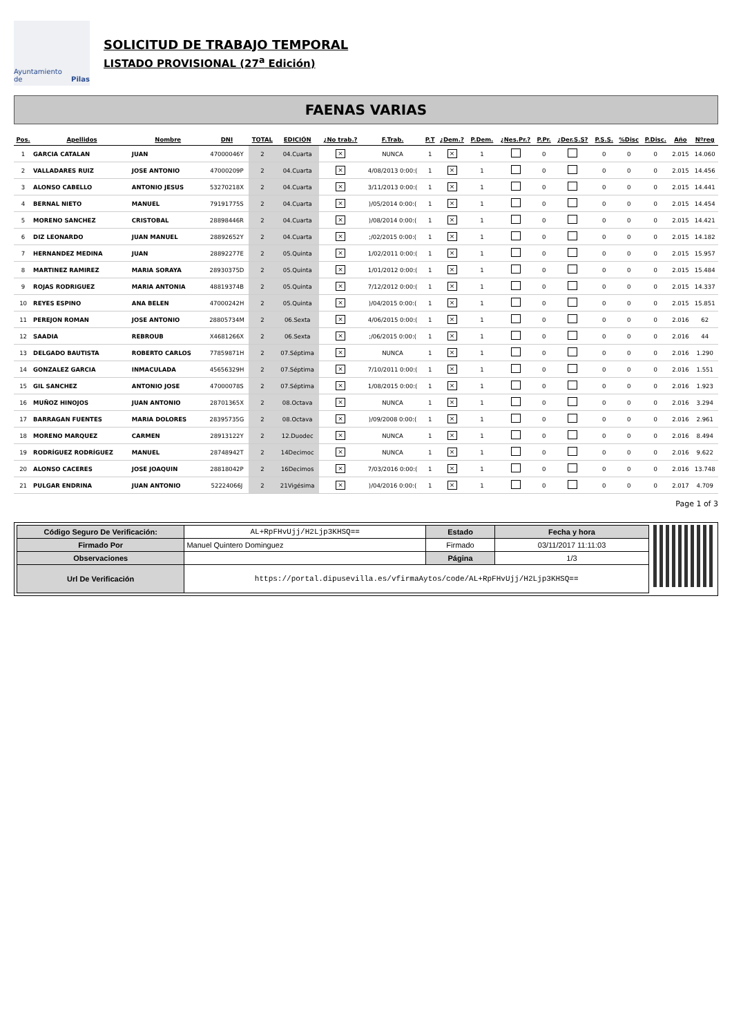Ayuntamiento de Pilas
SOLICITUD DE TRABAJO TEMPORAL
LISTADO PROVISIONAL (27<sup>a</sup> Edición)
FAENAS VARIAS
| Pos. | Apellidos | Nombre | DNI | TOTAL | EDICIÓN | ¿No trab.? | F.Trab. | P.T | ¿Dem.? | P.Dem. | ¿Nes.Pr.? | P.Pr. | ¿Der.S.S? | P.S.S. | %Disc | P.Disc. | Año | Nºreg |
| --- | --- | --- | --- | --- | --- | --- | --- | --- | --- | --- | --- | --- | --- | --- | --- | --- | --- | --- |
| 1 | GARCIA CATALAN | JUAN | 47000046Y | 2 | 04.Cuarta | × | NUNCA | 1 | × | 1 | | 0 | | 0 | 0 | 0 | 2.015 | 14.060 |
| 2 | VALLADARES RUIZ | JOSE ANTONIO | 47000209P | 2 | 04.Cuarta | × | 4/08/2013 0:00:( | 1 | × | 1 | | 0 | | 0 | 0 | 0 | 2.015 | 14.456 |
| 3 | ALONSO CABELLO | ANTONIO JESUS | 53270218X | 2 | 04.Cuarta | × | 3/11/2013 0:00:( | 1 | × | 1 | | 0 | | 0 | 0 | 0 | 2.015 | 14.441 |
| 4 | BERNAL NIETO | MANUEL | 79191775S | 2 | 04.Cuarta | × | )/05/2014 0:00:( | 1 | × | 1 | | 0 | | 0 | 0 | 0 | 2.015 | 14.454 |
| 5 | MORENO SANCHEZ | CRISTOBAL | 28898446R | 2 | 04.Cuarta | × | )/08/2014 0:00:( | 1 | × | 1 | | 0 | | 0 | 0 | 0 | 2.015 | 14.421 |
| 6 | DIZ LEONARDO | JUAN MANUEL | 28892652Y | 2 | 04.Cuarta | × | ;/02/2015 0:00:( | 1 | × | 1 | | 0 | | 0 | 0 | 0 | 2.015 | 14.182 |
| 7 | HERNANDEZ MEDINA | JUAN | 28892277E | 2 | 05.Quinta | × | 1/02/2011 0:00:( | 1 | × | 1 | | 0 | | 0 | 0 | 0 | 2.015 | 15.957 |
| 8 | MARTINEZ RAMIREZ | MARIA SORAYA | 28930375D | 2 | 05.Quinta | × | 1/01/2012 0:00:( | 1 | × | 1 | | 0 | | 0 | 0 | 0 | 2.015 | 15.484 |
| 9 | ROJAS RODRIGUEZ | MARIA ANTONIA | 48819374B | 2 | 05.Quinta | × | 7/12/2012 0:00:( | 1 | × | 1 | | 0 | | 0 | 0 | 0 | 2.015 | 14.337 |
| 10 | REYES ESPINO | ANA BELEN | 47000242H | 2 | 05.Quinta | × | )/04/2015 0:00:( | 1 | × | 1 | | 0 | | 0 | 0 | 0 | 2.015 | 15.851 |
| 11 | PEREJON ROMAN | JOSE ANTONIO | 28805734M | 2 | 06.Sexta | × | 4/06/2015 0:00:( | 1 | × | 1 | | 0 | | 0 | 0 | 0 | 2.016 | 62 |
| 12 | SAADIA | REBROUB | X4681266X | 2 | 06.Sexta | × | ;/06/2015 0:00:( | 1 | × | 1 | | 0 | | 0 | 0 | 0 | 2.016 | 44 |
| 13 | DELGADO BAUTISTA | ROBERTO CARLOS | 77859871H | 2 | 07.Séptima | × | NUNCA | 1 | × | 1 | | 0 | | 0 | 0 | 0 | 2.016 | 1.290 |
| 14 | GONZALEZ GARCIA | INMACULADA | 45656329H | 2 | 07.Séptima | × | 7/10/2011 0:00:( | 1 | × | 1 | | 0 | | 0 | 0 | 0 | 2.016 | 1.551 |
| 15 | GIL SANCHEZ | ANTONIO JOSE | 47000078S | 2 | 07.Séptima | × | 1/08/2015 0:00:( | 1 | × | 1 | | 0 | | 0 | 0 | 0 | 2.016 | 1.923 |
| 16 | MUÑOZ HINOJOS | JUAN ANTONIO | 28701365X | 2 | 08.Octava | × | NUNCA | 1 | × | 1 | | 0 | | 0 | 0 | 0 | 2.016 | 3.294 |
| 17 | BARRAGAN FUENTES | MARIA DOLORES | 28395735G | 2 | 08.Octava | × | )/09/2008 0:00:( | 1 | × | 1 | | 0 | | 0 | 0 | 0 | 2.016 | 2.961 |
| 18 | MORENO MARQUEZ | CARMEN | 28913122Y | 2 | 12.Duodec | × | NUNCA | 1 | × | 1 | | 0 | | 0 | 0 | 0 | 2.016 | 8.494 |
| 19 | RODRÍGUEZ RODRÍGUEZ | MANUEL | 28748942T | 2 | 14Decimoc | × | NUNCA | 1 | × | 1 | | 0 | | 0 | 0 | 0 | 2.016 | 9.622 |
| 20 | ALONSO CACERES | JOSE JOAQUIN | 28818042P | 2 | 16Decimos | × | 7/03/2016 0:00:( | 1 | × | 1 | | 0 | | 0 | 0 | 0 | 2.016 | 13.748 |
| 21 | PULGAR ENDRINA | JUAN ANTONIO | 52224066J | 2 | 21Vigésima | × | )/04/2016 0:00:( | 1 | × | 1 | | 0 | | 0 | 0 | 0 | 2.017 | 4.709 |
Page 1 of 3
| Código Seguro De Verificación: | AL+RpFHvUjj/H2Ljp3KHSQ== | Estado | Fecha y hora |
| Firmado Por | Manuel Quintero Dominguez | Firmado | 03/11/2017 11:11:03 |
| Observaciones | | Página | 1/3 |
| Url De Verificación | https://portal.dipusevilla.es/vfirmaAytos/code/AL+RpFHvUjj/H2Ljp3KHSQ== | | |